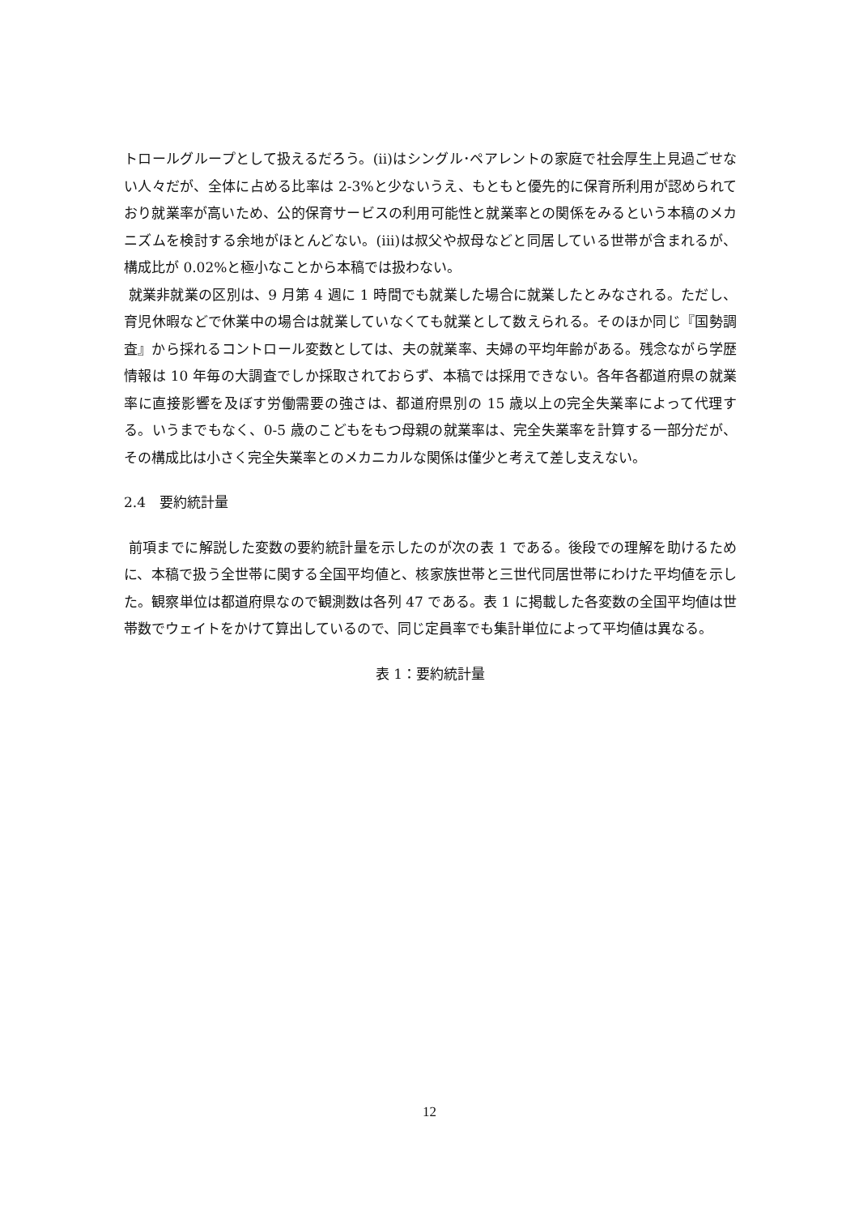トロールグループとして扱えるだろう。(ii)はシングル･ペアレントの家庭で社会厚生上見過ごせない人々だが、全体に占める比率は 2-3%と少ないうえ、もともと優先的に保育所利用が認められており就業率が高いため、公的保育サービスの利用可能性と就業率との関係をみるという本稿のメカニズムを検討する余地がほとんどない。(iii)は叔父や叔母などと同居している世帯が含まれるが、構成比が 0.02%と極小なことから本稿では扱わない。
就業非就業の区別は、9 月第 4 週に 1 時間でも就業した場合に就業したとみなされる。ただし、育児休暇などで休業中の場合は就業していなくても就業として数えられる。そのほか同じ『国勢調査』から採れるコントロール変数としては、夫の就業率、夫婦の平均年齢がある。残念ながら学歴情報は 10 年毎の大調査でしか採取されておらず、本稿では採用できない。各年各都道府県の就業率に直接影響を及ぼす労働需要の強さは、都道府県別の 15 歳以上の完全失業率によって代理する。いうまでもなく、0-5 歳のこどもをもつ母親の就業率は、完全失業率を計算する一部分だが、その構成比は小さく完全失業率とのメカニカルな関係は僅少と考えて差し支えない。
2.4　要約統計量
前項までに解説した変数の要約統計量を示したのが次の表 1 である。後段での理解を助けるために、本稿で扱う全世帯に関する全国平均値と、核家族世帯と三世代同居世帯にわけた平均値を示した。観察単位は都道府県なので観測数は各列 47 である。表 1 に掲載した各変数の全国平均値は世帯数でウェイトをかけて算出しているので、同じ定員率でも集計単位によって平均値は異なる。
表 1：要約統計量
12